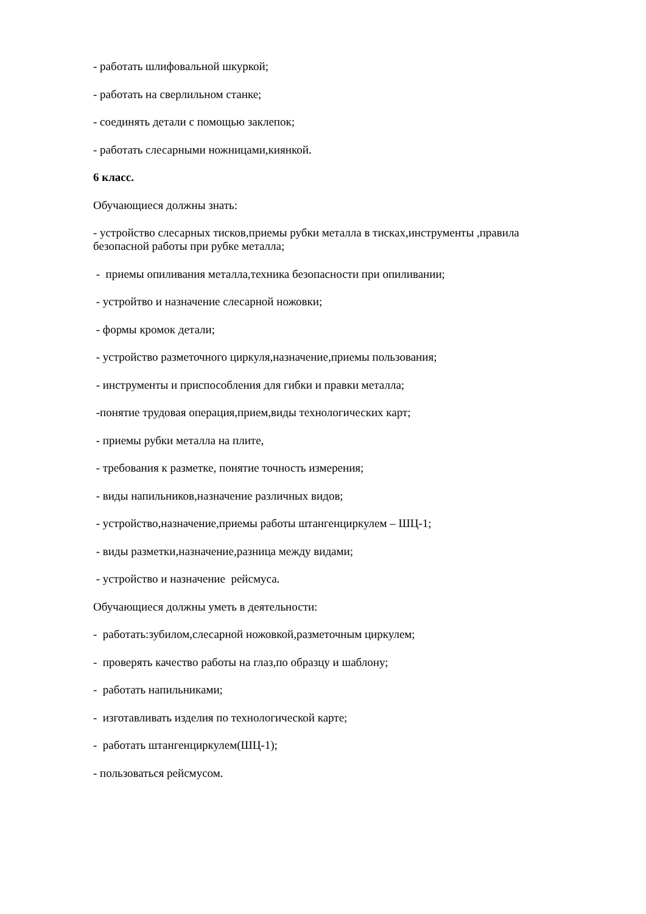- работать шлифовальной шкуркой;
- работать на сверлильном станке;
- соединять детали с помощью заклепок;
- работать слесарными ножницами,киянкой.
6 класс.
Обучающиеся должны знать:
- устройство слесарных тисков,приемы рубки металла в тисках,инструменты ,правила безопасной работы при рубке металла;
- приемы опиливания металла,техника безопасности при опиливании;
- устройтво и назначение слесарной ножовки;
- формы кромок детали;
- устройство разметочного циркуля,назначение,приемы пользования;
- инструменты и приспособления для гибки и правки металла;
-понятие трудовая операция,прием,виды технологических карт;
- приемы рубки металла на плите,
- требования к разметке, понятие точность измерения;
- виды напильников,назначение различных видов;
- устройство,назначение,приемы работы штангенциркулем – ШЦ-1;
- виды разметки,назначение,разница между видами;
- устройство и назначение рейсмуса.
Обучающиеся должны уметь в деятельности:
- работать:зубилом,слесарной ножовкой,разметочным циркулем;
- проверять качество работы на глаз,по образцу и шаблону;
- работать напильниками;
- изготавливать изделия по технологической карте;
- работать штангенциркулем(ШЦ-1);
- пользоваться рейсмусом.